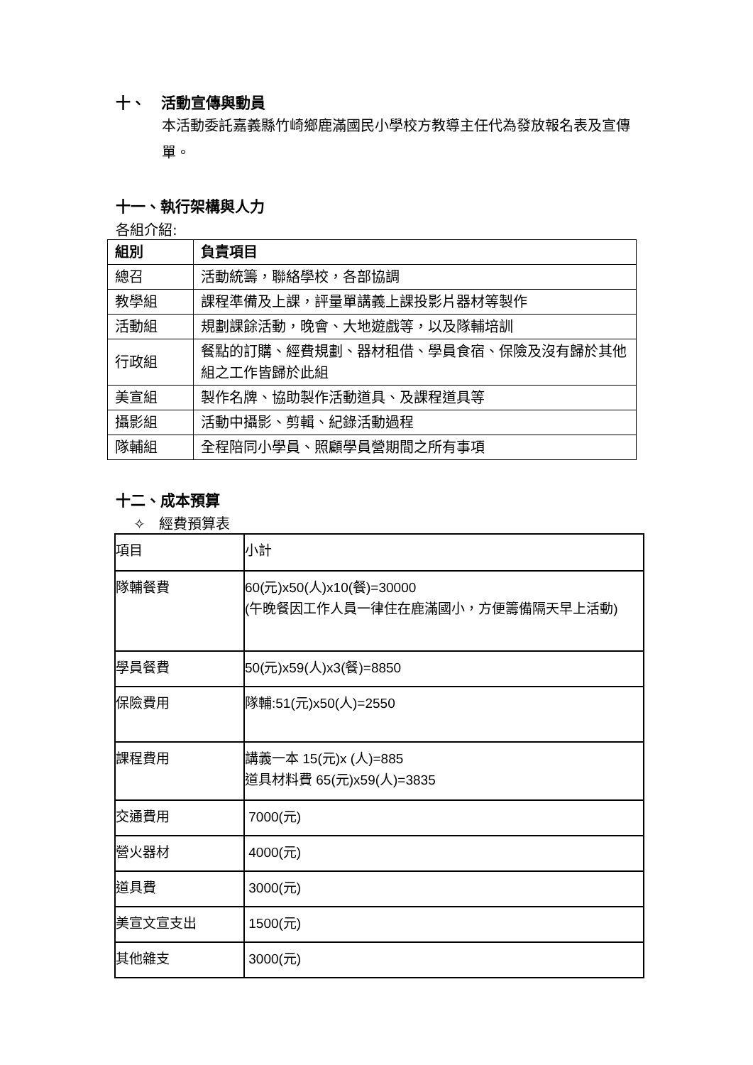十、 活動宣傳與動員
本活動委託嘉義縣竹崎鄉鹿滿國民小學校方教導主任代為發放報名表及宣傳單。
十一、執行架構與人力
各組介紹:
| 組別 | 負責項目 |
| --- | --- |
| 總召 | 活動統籌，聯絡學校，各部協調 |
| 教學組 | 課程準備及上課，評量單講義上課投影片器材等製作 |
| 活動組 | 規劃課餘活動，晚會、大地遊戲等，以及隊輔培訓 |
| 行政組 | 餐點的訂購、經費規劃、器材租借、學員食宿、保險及沒有歸於其他組之工作皆歸於此組 |
| 美宣組 | 製作名牌、協助製作活動道具、及課程道具等 |
| 攝影組 | 活動中攝影、剪輯、紀錄活動過程 |
| 隊輔組 | 全程陪同小學員、照顧學員營期間之所有事項 |
十二、成本預算
✧ 經費預算表
| 項目 | 小計 |
| 隊輔餐費 | 60(元)x50(人)x10(餐)=30000 (午晚餐因工作人員一律住在鹿滿國小，方便籌備隔天早上活動) |
| 學員餐費 | 50(元)x59(人)x3(餐)=8850 |
| 保險費用 | 隊輔:51(元)x50(人)=2550 |
| 課程費用 | 講義一本 15(元)x (人)=885 道具材料費 65(元)x59(人)=3835 |
| 交通費用 | 7000(元) |
| 營火器材 | 4000(元) |
| 道具費 | 3000(元) |
| 美宣文宣支出 | 1500(元) |
| 其他雜支 | 3000(元) |